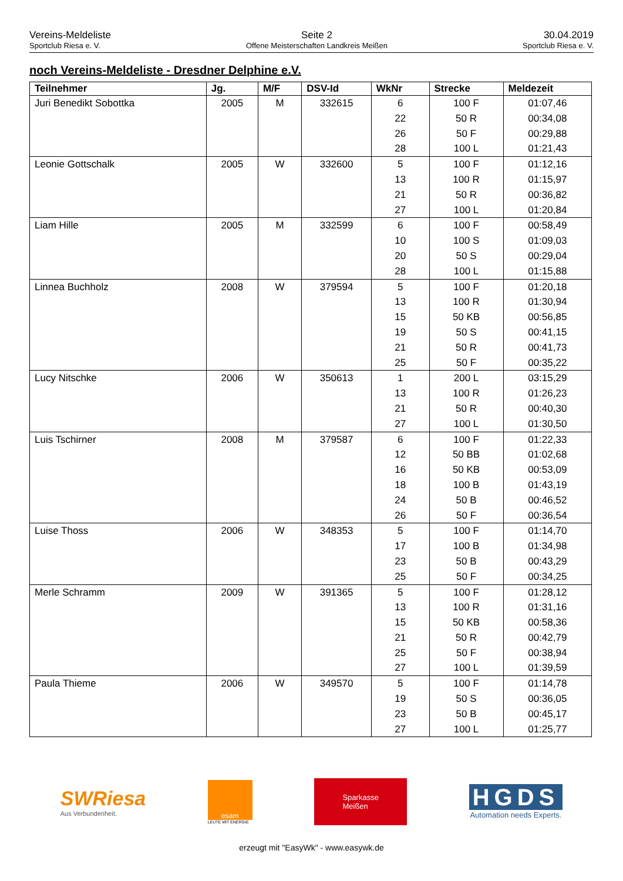Vereins-Meldeliste
Sportclub Riesa e. V.
Seite 2
Offene Meisterschaften Landkreis Meißen
30.04.2019
Sportclub Riesa e. V.
noch Vereins-Meldeliste - Dresdner Delphine e.V.
| Teilnehmer | Jg. | M/F | DSV-Id | WkNr | Strecke | Meldezeit |
| --- | --- | --- | --- | --- | --- | --- |
| Juri Benedikt Sobottka | 2005 | M | 332615 | 6 | 100 F | 01:07,46 |
| | | | | 22 | 50 R | 00:34,08 |
| | | | | 26 | 50 F | 00:29,88 |
| | | | | 28 | 100 L | 01:21,43 |
| Leonie Gottschalk | 2005 | W | 332600 | 5 | 100 F | 01:12,16 |
| | | | | 13 | 100 R | 01:15,97 |
| | | | | 21 | 50 R | 00:36,82 |
| | | | | 27 | 100 L | 01:20,84 |
| Liam Hille | 2005 | M | 332599 | 6 | 100 F | 00:58,49 |
| | | | | 10 | 100 S | 01:09,03 |
| | | | | 20 | 50 S | 00:29,04 |
| | | | | 28 | 100 L | 01:15,88 |
| Linnea Buchholz | 2008 | W | 379594 | 5 | 100 F | 01:20,18 |
| | | | | 13 | 100 R | 01:30,94 |
| | | | | 15 | 50 KB | 00:56,85 |
| | | | | 19 | 50 S | 00:41,15 |
| | | | | 21 | 50 R | 00:41,73 |
| | | | | 25 | 50 F | 00:35,22 |
| Lucy Nitschke | 2006 | W | 350613 | 1 | 200 L | 03:15,29 |
| | | | | 13 | 100 R | 01:26,23 |
| | | | | 21 | 50 R | 00:40,30 |
| | | | | 27 | 100 L | 01:30,50 |
| Luis Tschirner | 2008 | M | 379587 | 6 | 100 F | 01:22,33 |
| | | | | 12 | 50 BB | 01:02,68 |
| | | | | 16 | 50 KB | 00:53,09 |
| | | | | 18 | 100 B | 01:43,19 |
| | | | | 24 | 50 B | 00:46,52 |
| | | | | 26 | 50 F | 00:36,54 |
| Luise Thoss | 2006 | W | 348353 | 5 | 100 F | 01:14,70 |
| | | | | 17 | 100 B | 01:34,98 |
| | | | | 23 | 50 B | 00:43,29 |
| | | | | 25 | 50 F | 00:34,25 |
| Merle Schramm | 2009 | W | 391365 | 5 | 100 F | 01:28,12 |
| | | | | 13 | 100 R | 01:31,16 |
| | | | | 15 | 50 KB | 00:58,36 |
| | | | | 21 | 50 R | 00:42,79 |
| | | | | 25 | 50 F | 00:38,94 |
| | | | | 27 | 100 L | 01:39,59 |
| Paula Thieme | 2006 | W | 349570 | 5 | 100 F | 01:14,78 |
| | | | | 19 | 50 S | 00:36,05 |
| | | | | 23 | 50 B | 00:45,17 |
| | | | | 27 | 100 L | 01:25,77 |
SWRiesa
Aus Verbundenheit.
esam
LEUTE MIT ENERGIE
Sparkasse
Meißen
HGDS
Automation needs Experts.
erzeugt mit "EasyWk" - www.easywk.de